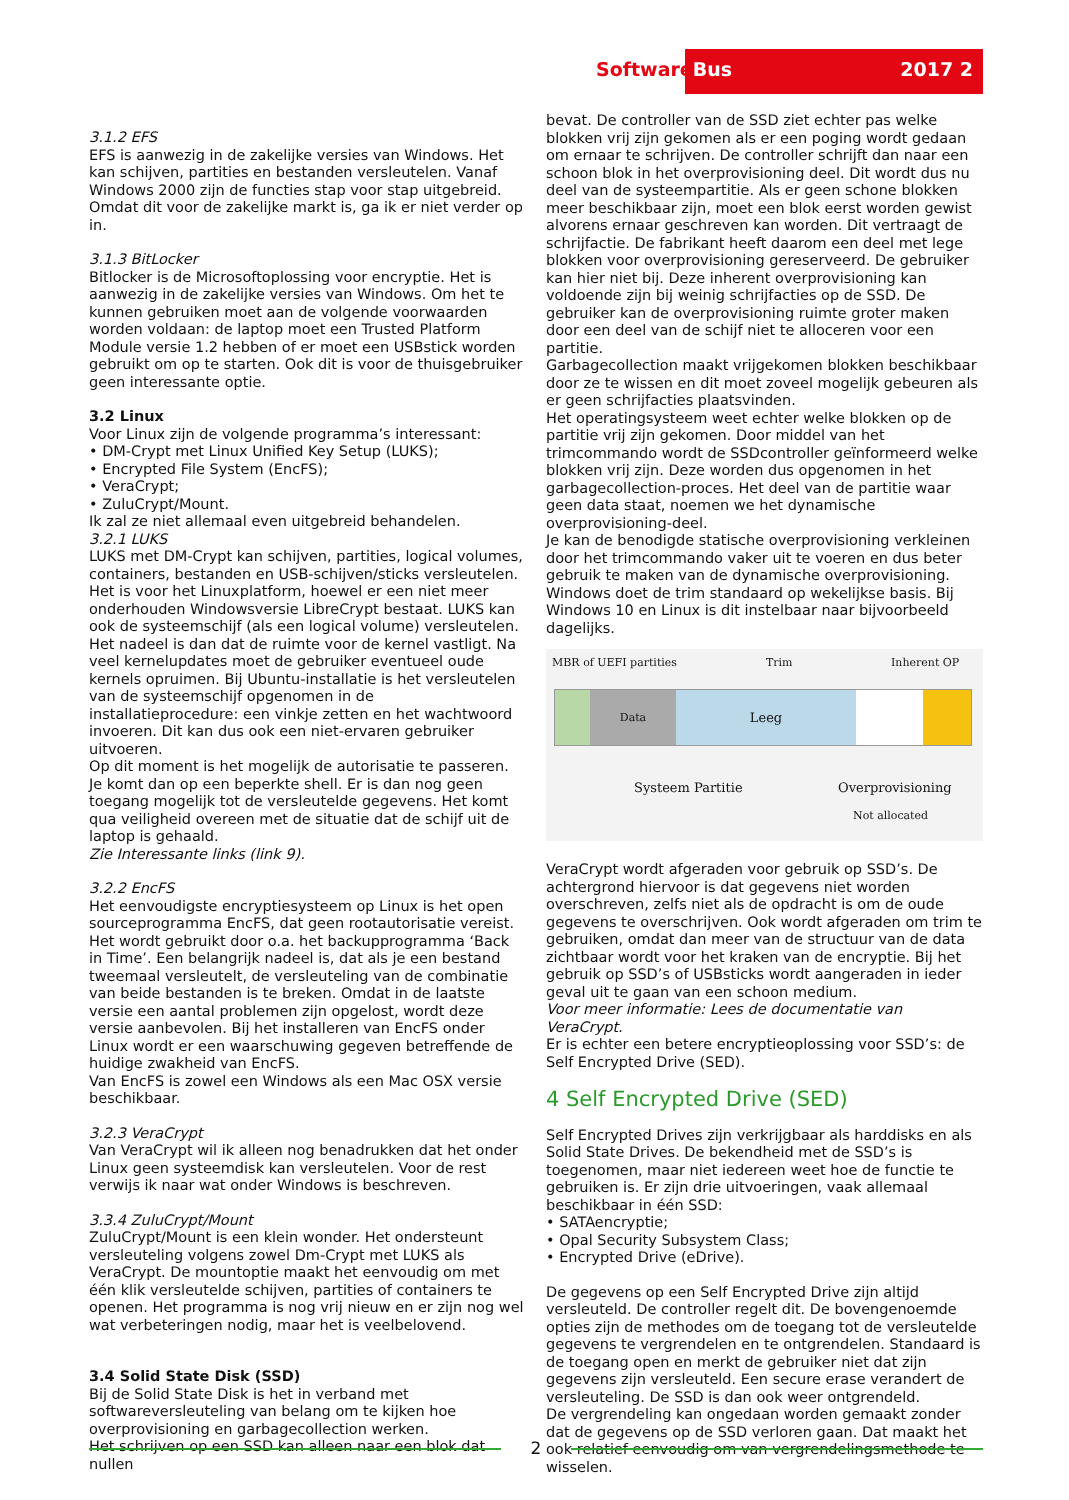Software Bus 2017 2
3.1.2 EFS
EFS is aanwezig in de zakelijke versies van Windows. Het kan schijven, partities en bestanden versleutelen. Vanaf Windows 2000 zijn de functies stap voor stap uitgebreid. Omdat dit voor de zakelijke markt is, ga ik er niet verder op in.
3.1.3 BitLocker
Bitlocker is de Microsoftoplossing voor encryptie. Het is aanwezig in de zakelijke versies van Windows. Om het te kunnen gebruiken moet aan de volgende voorwaarden worden voldaan: de laptop moet een Trusted Platform Module versie 1.2 hebben of er moet een USBstick worden gebruikt om op te starten. Ook dit is voor de thuisgebruiker geen interessante optie.
3.2 Linux
Voor Linux zijn de volgende programma’s interessant:
• DM-Crypt met Linux Unified Key Setup (LUKS);
• Encrypted File System (EncFS);
• VeraCrypt;
• ZuluCrypt/Mount.
Ik zal ze niet allemaal even uitgebreid behandelen.
3.2.1 LUKS
LUKS met DM-Crypt kan schijven, partities, logical volumes, containers, bestanden en USB-schijven/sticks versleutelen. Het is voor het Linuxplatform, hoewel er een niet meer onderhouden Windowsversie LibreCrypt bestaat. LUKS kan ook de systeemschijf (als een logical volume) versleutelen. Het nadeel is dan dat de ruimte voor de kernel vastligt. Na veel kernelupdates moet de gebruiker eventueel oude kernels opruimen. Bij Ubuntu-installatie is het versleutelen van de systeemschijf opgenomen in de installatieprocedure: een vinkje zetten en het wachtwoord invoeren. Dit kan dus ook een niet-ervaren gebruiker uitvoeren.
Op dit moment is het mogelijk de autorisatie te passeren. Je komt dan op een beperkte shell. Er is dan nog geen toegang mogelijk tot de versleutelde gegevens. Het komt qua veiligheid overeen met de situatie dat de schijf uit de laptop is gehaald.
Zie Interessante links (link 9).
3.2.2 EncFS
Het eenvoudigste encryptiesysteem op Linux is het open sourceprogramma EncFS, dat geen rootautorisatie vereist. Het wordt gebruikt door o.a. het backupprogramma ‘Back in Time’. Een belangrijk nadeel is, dat als je een bestand tweemaal versleutelt, de versleuteling van de combinatie van beide bestanden is te breken. Omdat in de laatste versie een aantal problemen zijn opgelost, wordt deze versie aanbevolen. Bij het installeren van EncFS onder Linux wordt er een waarschuwing gegeven betreffende de huidige zwakheid van EncFS.
Van EncFS is zowel een Windows als een Mac OSX versie beschikbaar.
3.2.3 VeraCrypt
Van VeraCrypt wil ik alleen nog benadrukken dat het onder Linux geen systeemdisk kan versleutelen. Voor de rest verwijs ik naar wat onder Windows is beschreven.
3.3.4 ZuluCrypt/Mount
ZuluCrypt/Mount is een klein wonder. Het ondersteunt versleuteling volgens zowel Dm-Crypt met LUKS als VeraCrypt. De mountoptie maakt het eenvoudig om met één klik versleutelde schijven, partities of containers te openen. Het programma is nog vrij nieuw en er zijn nog wel wat verbeteringen nodig, maar het is veelbelovend.
3.4 Solid State Disk (SSD)
Bij de Solid State Disk is het in verband met softwareversleuteling van belang om te kijken hoe overprovisioning en garbagecollection werken.
Het schrijven op een SSD kan alleen naar een blok dat nullen
bevat. De controller van de SSD ziet echter pas welke blokken vrij zijn gekomen als er een poging wordt gedaan om ernaar te schrijven. De controller schrijft dan naar een schoon blok in het overprovisioning deel. Dit wordt dus nu deel van de systeempartitie. Als er geen schone blokken meer beschikbaar zijn, moet een blok eerst worden gewist alvorens ernaar geschreven kan worden. Dit vertraagt de schrijfactie. De fabrikant heeft daarom een deel met lege blokken voor overprovisioning gereserveerd. De gebruiker kan hier niet bij. Deze inherent overprovisioning kan voldoende zijn bij weinig schrijfacties op de SSD. De gebruiker kan de overprovisioning ruimte groter maken door een deel van de schijf niet te alloceren voor een partitie.
Garbagecollection maakt vrijgekomen blokken beschikbaar door ze te wissen en dit moet zoveel mogelijk gebeuren als er geen schrijfacties plaatsvinden.
Het operatingsysteem weet echter welke blokken op de partitie vrij zijn gekomen. Door middel van het trimcommando wordt de SSDcontroller geïnformeerd welke blokken vrij zijn. Deze worden dus opgenomen in het garbagecollection-proces. Het deel van de partitie waar geen data staat, noemen we het dynamische overprovisioning-deel.
Je kan de benodigde statische overprovisioning verkleinen door het trimcommando vaker uit te voeren en dus beter gebruik te maken van de dynamische overprovisioning. Windows doet de trim standaard op wekelijkse basis. Bij Windows 10 en Linux is dit instelbaar naar bijvoorbeeld dagelijks.
MBR of UEFI partities Trim Inherent OP
Data
Leeg
Systeem Partitie Overprovisioning
Not allocated
VeraCrypt wordt afgeraden voor gebruik op SSD’s. De achtergrond hiervoor is dat gegevens niet worden overschreven, zelfs niet als de opdracht is om de oude gegevens te overschrijven. Ook wordt afgeraden om trim te gebruiken, omdat dan meer van de structuur van de data zichtbaar wordt voor het kraken van de encryptie. Bij het gebruik op SSD’s of USBsticks wordt aangeraden in ieder geval uit te gaan van een schoon medium.
Voor meer informatie: Lees de documentatie van VeraCrypt.
Er is echter een betere encryptieoplossing voor SSD’s: de Self Encrypted Drive (SED).
4 Self Encrypted Drive (SED)
Self Encrypted Drives zijn verkrijgbaar als harddisks en als Solid State Drives. De bekendheid met de SSD’s is toegenomen, maar niet iedereen weet hoe de functie te gebruiken is. Er zijn drie uitvoeringen, vaak allemaal beschikbaar in één SSD:
• SATAencryptie;
• Opal Security Subsystem Class;
• Encrypted Drive (eDrive).
De gegevens op een Self Encrypted Drive zijn altijd versleuteld. De controller regelt dit. De bovengenoemde opties zijn de methodes om de toegang tot de versleutelde gegevens te vergrendelen en te ontgrendelen. Standaard is de toegang open en merkt de gebruiker niet dat zijn gegevens zijn versleuteld. Een secure erase verandert de versleuteling. De SSD is dan ook weer ontgrendeld.
De vergrendeling kan ongedaan worden gemaakt zonder dat de gegevens op de SSD verloren gaan. Dat maakt het ook relatief eenvoudig om van vergrendelingsmethode te wisselen.
2